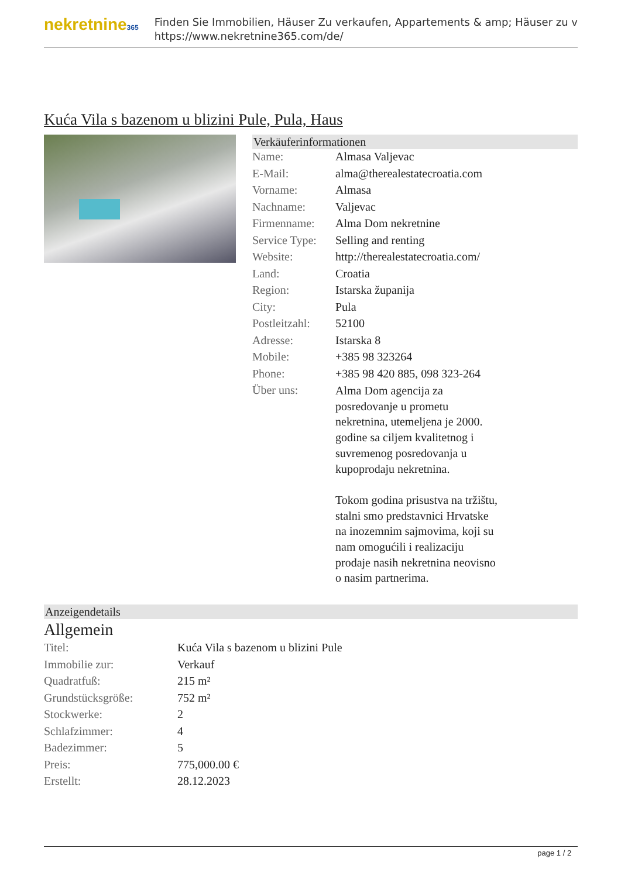nekretnine365
Finden Sie Immobilien, Häuser Zu verkaufen, Appartements & amp; Häuser zu v
https://www.nekretnine365.com/de/
Kuća Vila s bazenom u blizini Pule, Pula, Haus
Verkäuferinformationen
| Name: | Almasa Valjevac |
| E-Mail: | alma@therealestatecroatia.com |
| Vorname: | Almasa |
| Nachname: | Valjevac |
| Firmenname: | Alma Dom nekretnine |
| Service Type: | Selling and renting |
| Website: | http://therealestatecroatia.com/ |
| Land: | Croatia |
| Region: | Istarska županija |
| City: | Pula |
| Postleitzahl: | 52100 |
| Adresse: | Istarska 8 |
| Mobile: | +385 98 323264 |
| Phone: | +385 98 420 885, 098 323-264 |
| Über uns: | Alma Dom agencija za posredovanje u prometu nekretnina, utemeljena je 2000. godine sa ciljem kvalitetnog i suvremenog posredovanja u kupoprodaju nekretnina. Tokom godina prisustva na tržištu, stalni smo predstavnici Hrvatske na inozemnim sajmovima, koji su nam omogućili i realizaciju prodaje nasih nekretnina neovisno o nasim partnerima. |
Anzeigendetails
Allgemein
| Titel: | Kuća Vila s bazenom u blizini Pule |
| Immobilie zur: | Verkauf |
| Quadratfuß: | 215 m² |
| Grundstücksgröße: | 752 m² |
| Stockwerke: | 2 |
| Schlafzimmer: | 4 |
| Badezimmer: | 5 |
| Preis: | 775,000.00 € |
| Erstellt: | 28.12.2023 |
page 1 / 2